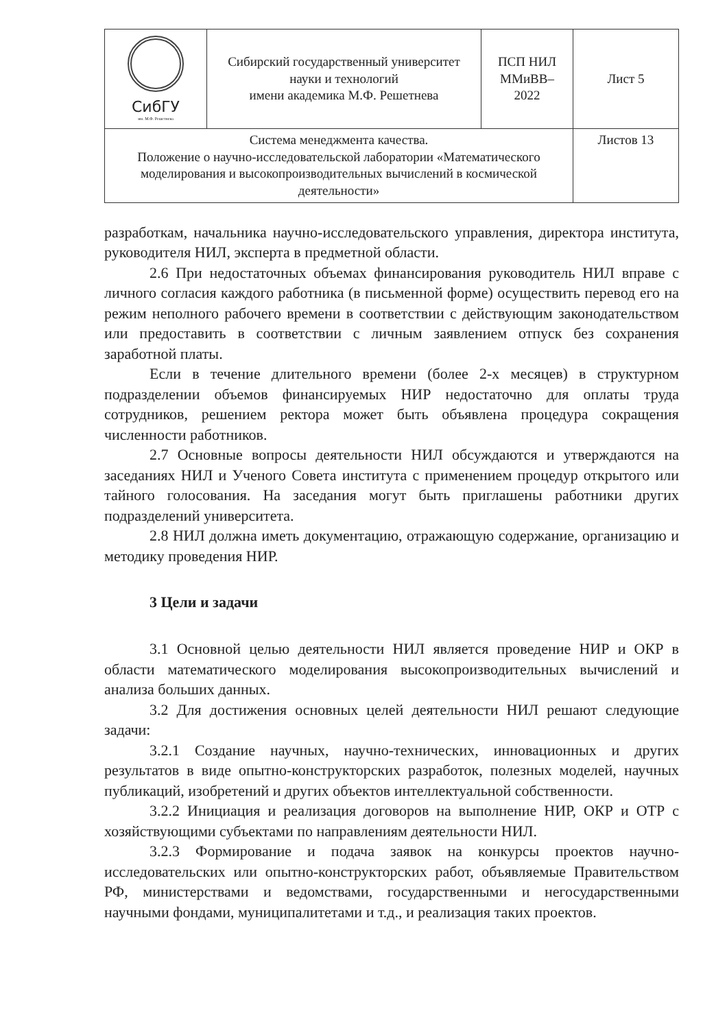| СибГУ им. М.Ф. Решетнева | Сибирский государственный университет науки и технологий имени академика М.Ф. Решетнева | ПСП НИЛ ММиВВ– 2022 | Лист 5 |
| Система менеджмента качества. Положение о научно-исследовательской лаборатории «Математического моделирования и высокопроизводительных вычислений в космической деятельности» | | | Листов 13 |
разработкам, начальника научно-исследовательского управления, директора института, руководителя НИЛ, эксперта в предметной области.
2.6 При недостаточных объемах финансирования руководитель НИЛ вправе с личного согласия каждого работника (в письменной форме) осуществить перевод его на режим неполного рабочего времени в соответствии с действующим законодательством или предоставить в соответствии с личным заявлением отпуск без сохранения заработной платы.
Если в течение длительного времени (более 2-х месяцев) в структурном подразделении объемов финансируемых НИР недостаточно для оплаты труда сотрудников, решением ректора может быть объявлена процедура сокращения численности работников.
2.7 Основные вопросы деятельности НИЛ обсуждаются и утверждаются на заседаниях НИЛ и Ученого Совета института с применением процедур открытого или тайного голосования. На заседания могут быть приглашены работники других подразделений университета.
2.8 НИЛ должна иметь документацию, отражающую содержание, организацию и методику проведения НИР.
3 Цели и задачи
3.1 Основной целью деятельности НИЛ является проведение НИР и ОКР в области математического моделирования высокопроизводительных вычислений и анализа больших данных.
3.2 Для достижения основных целей деятельности НИЛ решают следующие задачи:
3.2.1 Создание научных, научно-технических, инновационных и других результатов в виде опытно-конструкторских разработок, полезных моделей, научных публикаций, изобретений и других объектов интеллектуальной собственности.
3.2.2 Инициация и реализация договоров на выполнение НИР, ОКР и ОТР с хозяйствующими субъектами по направлениям деятельности НИЛ.
3.2.3 Формирование и подача заявок на конкурсы проектов научно-исследовательских или опытно-конструкторских работ, объявляемые Правительством РФ, министерствами и ведомствами, государственными и негосударственными научными фондами, муниципалитетами и т.д., и реализация таких проектов.